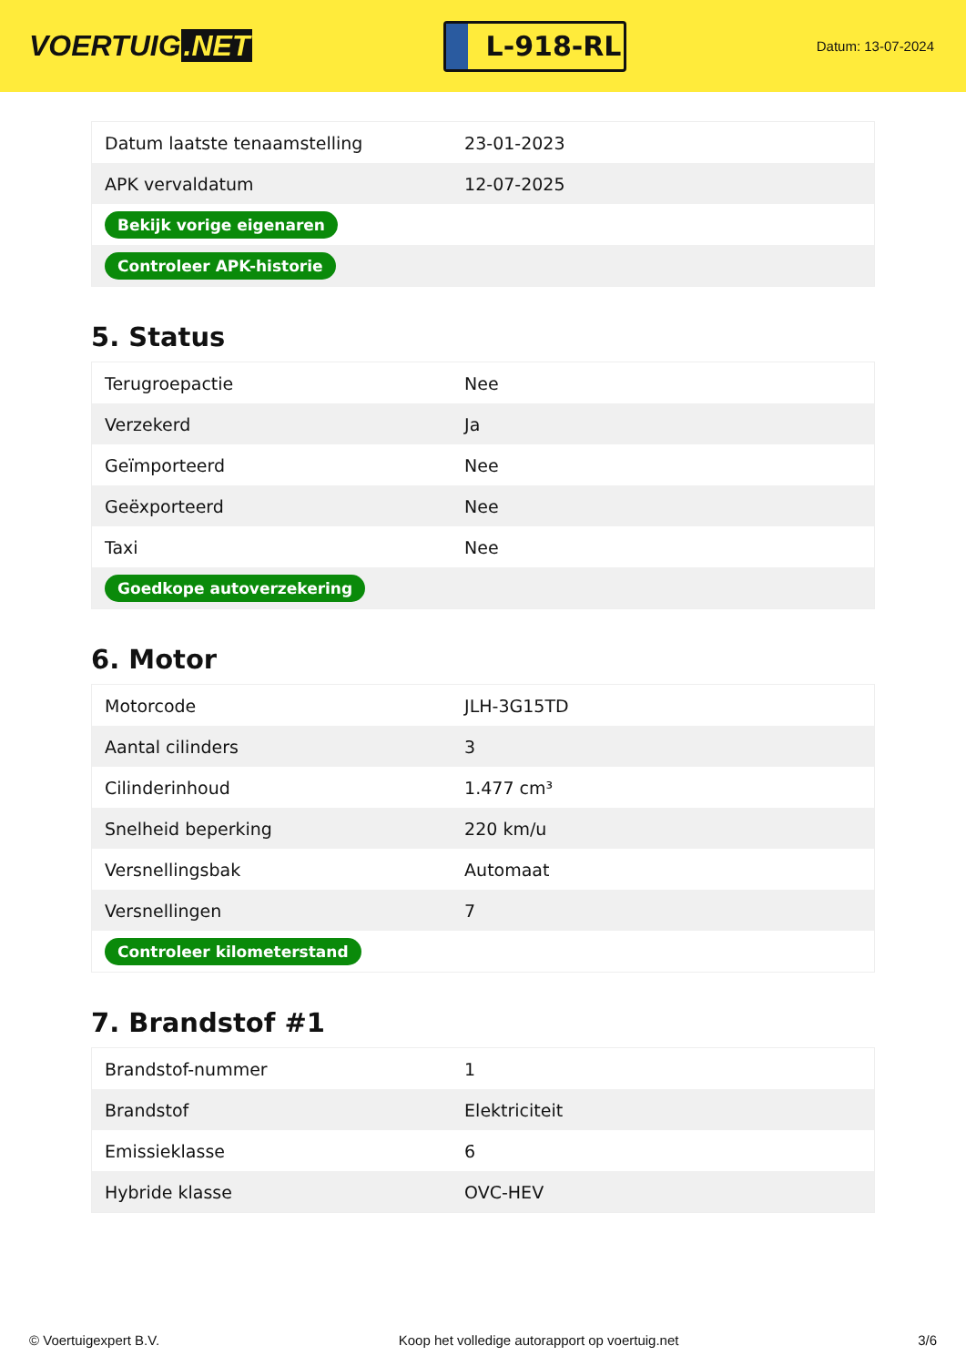VOERTUIG.NET
L-918-RL
Datum: 13-07-2024
| Datum laatste tenaamstelling | 23-01-2023 |
| APK vervaldatum | 12-07-2025 |
| Bekijk vorige eigenaren | |
| Controleer APK-historie | |
5. Status
| Terugroepactie | Nee |
| Verzekerd | Ja |
| Geïmporteerd | Nee |
| Geëxporteerd | Nee |
| Taxi | Nee |
| Goedkope autoverzekering | |
6. Motor
| Motorcode | JLH-3G15TD |
| Aantal cilinders | 3 |
| Cilinderinhoud | 1.477 cm³ |
| Snelheid beperking | 220 km/u |
| Versnellingsbak | Automaat |
| Versnellingen | 7 |
| Controleer kilometerstand | |
7. Brandstof #1
| Brandstof-nummer | 1 |
| Brandstof | Elektriciteit |
| Emissieklasse | 6 |
| Hybride klasse | OVC-HEV |
© Voertuigexpert B.V. Koop het volledige autorapport op voertuig.net 3/6